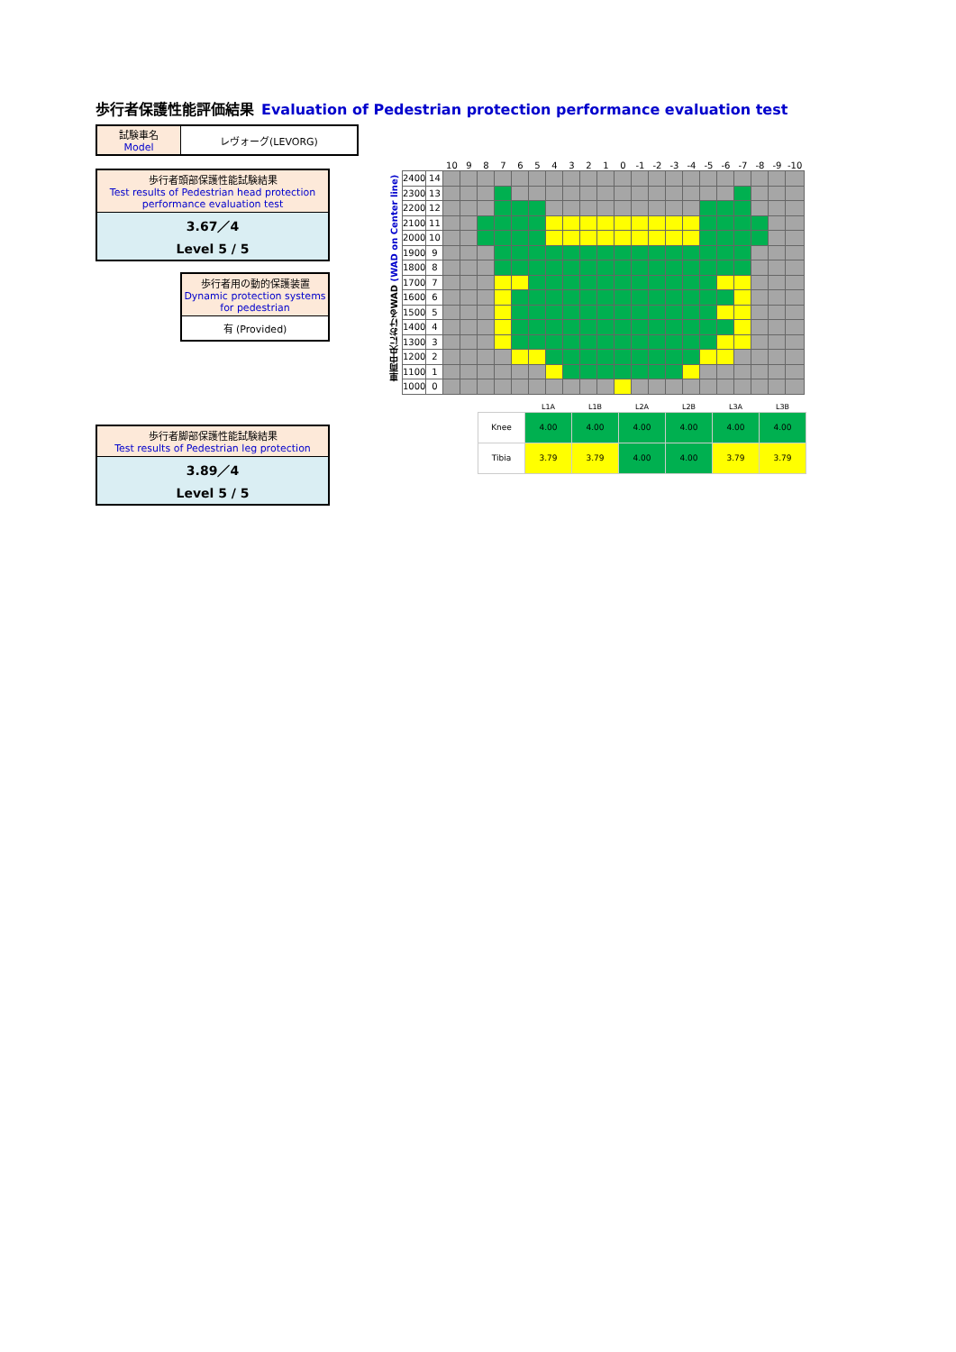歩行者保護性能評価結果 Evaluation of Pedestrian protection performance evaluation test
| 試験車名 Model | レヴォーグ(LEVORG) |
歩行者頭部保護性能試験結果
Test results of Pedestrian head protection performance evaluation test
3.67／4
Level 5 / 5
歩行者用の動的保護装置
Dynamic protection systems for pedestrian
有 (Provided)
歩行者脚部保護性能試験結果
Test results of Pedestrian leg protection
3.89／4
Level 5 / 5
車両中央におけるWAD (WAD on Center line)
| | | 10 | 9 | 8 | 7 | 6 | 5 | 4 | 3 | 2 | 1 | 0 | -1 | -2 | -3 | -4 | -5 | -6 | -7 | -8 | -9 | -10 |
| --- | --- | --- | --- | --- | --- | --- | --- | --- | --- | --- | --- | --- | --- | --- | --- | --- | --- | --- | --- | --- | --- | --- |
| 2400 | 14 | | | | | | | | | | | | | | | | | | | | | |
| 2300 | 13 | | | | | | | | | | | | | | | | | | | | | |
| 2200 | 12 | | | | | | | | | | | | | | | | | | | | | |
| 2100 | 11 | | | | | | | | | | | | | | | | | | | | | |
| 2000 | 10 | | | | | | | | | | | | | | | | | | | | | |
| 1900 | 9 | | | | | | | | | | | | | | | | | | | | | |
| 1800 | 8 | | | | | | | | | | | | | | | | | | | | | |
| 1700 | 7 | | | | | | | | | | | | | | | | | | | | | |
| 1600 | 6 | | | | | | | | | | | | | | | | | | | | | |
| 1500 | 5 | | | | | | | | | | | | | | | | | | | | | |
| 1400 | 4 | | | | | | | | | | | | | | | | | | | | | |
| 1300 | 3 | | | | | | | | | | | | | | | | | | | | | |
| 1200 | 2 | | | | | | | | | | | | | | | | | | | | | |
| 1100 | 1 | | | | | | | | | | | | | | | | | | | | | |
| 1000 | 0 | | | | | | | | | | | | | | | | | | | | | |
| | L1A | L1B | L2A | L2B | L3A | L3B |
| --- | --- | --- | --- | --- | --- | --- |
| Knee | 4.00 | 4.00 | 4.00 | 4.00 | 4.00 | 4.00 |
| Tibia | 3.79 | 3.79 | 4.00 | 4.00 | 3.79 | 3.79 |